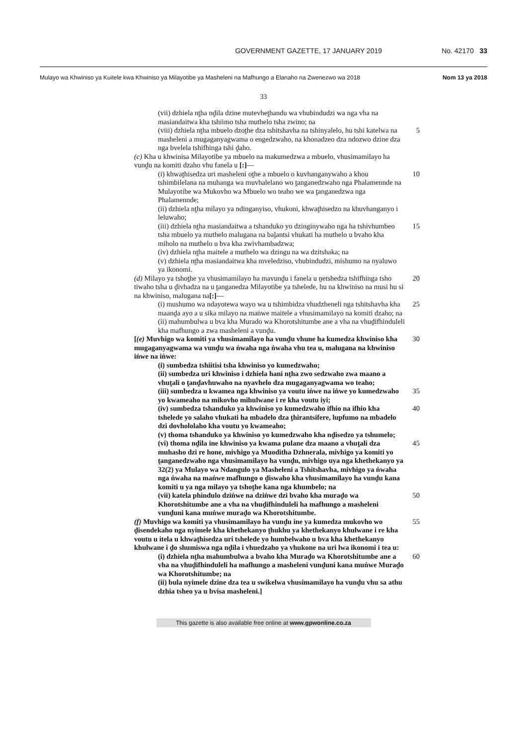GOVERNMENT GAZETTE, 17 JANUARY 2019 No. 42170 33
Mulayo wa Khwiniso ya Kuitele kwa Khwiniso ya Milayotibe ya Masheleni na Mafhungo a Elanaho na Zwenezwo wa 2018 Nom 13 ya 2018
33
(vii) dzhiela nṱha nḓila dzine mutevheṱhandu wa vhubindudzi wa nga vha na masiandaitwa kha tshiimo tsha muthelo tsha zwino; na
(viii) dzhiela nṱha mbuelo dzoṱhe dza tshitshavha na tshinyalelo, hu tshi katelwa na masheleni a mugaganyagwama o engedzwaho, na khonadzeo dza ndozwo dzine dza nga bvelela tshifhinga tshi ḓaho.
5
(c) Kha u khwinisa Milayotibe ya mbuelo na makumedzwa a mbuelo, vhusimamilayo ha vunḓu na komiti dzaho vhu fanela u [:]—
(i) khwaṱhisedza uri masheleni oṱhe a mbuelo o kuvhanganywaho a khou tshimbilelana na muhanga wa muvhalelano wo ṱanganedzwaho nga Phalamennde na Mulayotibe wa Mukovho wa Mbuelo wo teaho we wa ṱanganedzwa nga Phalamennde;
10
(ii) dzhiela nṱha milayo ya ndinganyiso, vhukoni, khwaṱhisedzo na khuvhanganyo i leluwaho;
(iii) dzhiela nṱha masiandaitwa a tshanduko yo dzinginywaho nga ha tshivhumbeo tsha mbuelo ya muthelo malugana na baḽantsi vhukati ha muthelo u bvaho kha miholo na muthelo u bva kha zwivhambadzwa;
15
(iv) dzhiela nṱha maitele a muthelo wa dzingu na wa dzitshaka; na
(v) dzhiela nṱha masiandaitwa kha mveledziso, vhubindudzi, mishumo na nyaluwo ya ikonomi.
(d) Milayo ya tshoṱhe ya vhusimamilayo ha mavunḓu i fanela u ṋetshedza tshifhinga tsho tiwaho tsha u ḓivhadza na u ṱanganedza Milayotibe ya tshelede, hu na khwiniso na musi hu si na khwiniso, malugana na[:]—
20
(i) mushumo wa ndayotewa wayo wa u tshimbidza vhudzheneli nga tshitshavha kha maanḓa ayo a u sika milayo na maṅwe maitele a vhusimamilayo na komiti dzaho; na
25
(ii) mahumbulwa u bva kha Murado wa Khorotshitumbe ane a vha na vhuḓifhinduleli kha mafhungo a zwa masheleni a vunḓu.
[(e) Muvhigo wa komiti ya vhusimamilayo ha vunḓu vhune ha kumedza khwiniso kha mugaganyagwama wa vunḓu wa ṅwaha nga ṅwaha vhu tea u, malugana na khwiniso iṅwe na iṅwe:
30
(i) sumbedza tshiitisi tsha khwiniso yo kumedzwaho;
(ii) sumbedza uri khwiniso i dzhiela hani nṱha zwo sedzwaho zwa maano a vhuṱali o ṱanḓavhuwaho na nyavhelo dza mugaganyagwama wo teaho;
(iii) sumbedza u kwamea nga khwiniso ya voutu iṅwe na iṅwe yo kumedzwaho yo kwameaho na mikovho mihulwane i re kha voutu iyi;
35
(iv) sumbedza tshanduko ya khwiniso yo kumedzwaho ifhio na ifhio kha tshelede yo salaho vhukati ha mbadelo dza ṱhirantsifere, lupfumo na mbadelo dzi dovhololaho kha voutu yo kwameaho;
40
(v) thoma tshanduko ya khwiniso yo kumedzwaho kha nḓisedzo ya tshumelo;
(vi) thoma nḓila ine khwiniso ya kwama pulane dza maano a vhuṱali dza muhasho dzi re hone, mivhigo ya Muoditha Dzhnerala, mivhigo ya komiti yo ṱanganedzwaho nga vhusimamilayo ha vunḓu, mivhigo uya nga khethekanyo ya 32(2) ya Mulayo wa Ndangulo ya Masheleni a Tshitshavha, mivhigo ya ṅwaha nga ṅwaha na maṅwe mafhungo o ḓiswaho kha vhusimamilayo ha vunḓu kana komiti u ya nga milayo ya tshoṱhe kana nga khumbelo; na
45
(vii) katela phindulo dziṅwe na dziṅwe dzi bvaho kha muraḓo wa Khorotshitumbe ane a vha na vhuḓifhinduleli ha mafhungo a masheleni vunḓuni kana muṅwe muraḓo wa Khorotshitumbe.
50
(f) Muvhigo wa komiti ya vhusimamilayo ha vunḓu ine ya kumedza mukovho wo ḓisendekaho nga nyimele kha khethekanyo ṱhukhu ya khethekanyo khulwane i re kha voutu u itela u khwaṱhisedza uri tshelede yo humbelwaho u bva kha khethekanyo khulwane i ḓo shumiswa nga nḓila i vhuedzaho ya vhukone na uri lwa ikonomi i tea u:
55
(i) dzhiela nṱha mahumbulwa a bvaho kha Muraḓo wa Khorotshitumbe ane a vha na vhuḓifhinduleli ha mafhungo a masheleni vunḓuni kana muṅwe Muraḓo wa Khorotshitumbe; na
60
(ii) bula nyimele dzine dza tea u swikelwa vhusimamilayo ha vunḓu vhu sa athu dzhia tsheo ya u bvisa masheleni.]
This gazette is also available free online at www.gpwonline.co.za